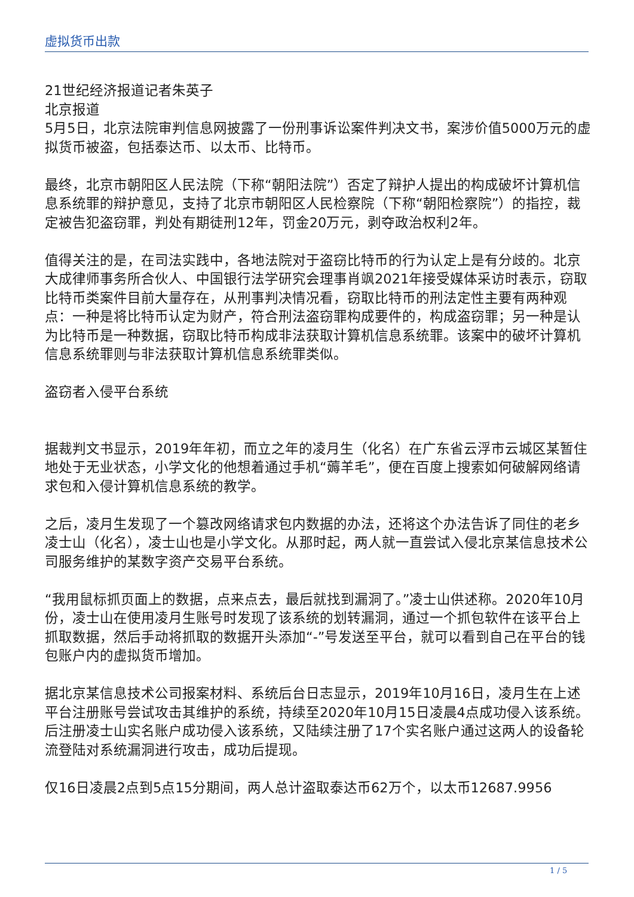虚拟货币出款
21世纪经济报道记者朱英子
北京报道
5月5日，北京法院审判信息网披露了一份刑事诉讼案件判决文书，案涉价值5000万元的虚拟货币被盗，包括泰达币、以太币、比特币。
最终，北京市朝阳区人民法院（下称“朝阳法院”）否定了辩护人提出的构成破坏计算机信息系统罪的辩护意见，支持了北京市朝阳区人民检察院（下称“朝阳检察院”）的指控，裁定被告犯盗窃罪，判处有期徒刑12年，罚金20万元，剥夺政治权利2年。
值得关注的是，在司法实践中，各地法院对于盗窃比特币的行为认定上是有分歧的。北京大成律师事务所合伙人、中国银行法学研究会理事肖飒2021年接受媒体采访时表示，窃取比特币类案件目前大量存在，从刑事判决情况看，窃取比特币的刑法定性主要有两种观点：一种是将比特币认定为财产，符合刑法盗窃罪构成要件的，构成盗窃罪；另一种是认为比特币是一种数据，窃取比特币构成非法获取计算机信息系统罪。该案中的破坏计算机信息系统罪则与非法获取计算机信息系统罪类似。
盗窃者入侵平台系统
据裁判文书显示，2019年年初，而立之年的凌月生（化名）在广东省云浮市云城区某暂住地处于无业状态，小学文化的他想着通过手机“薅羊毛”，便在百度上搜索如何破解网络请求包和入侵计算机信息系统的教学。
之后，凌月生发现了一个篡改网络请求包内数据的办法，还将这个办法告诉了同住的老乡凌士山（化名），凌士山也是小学文化。从那时起，两人就一直尝试入侵北京某信息技术公司服务维护的某数字资产交易平台系统。
“我用鼠标抓页面上的数据，点来点去，最后就找到漏洞了。”凌士山供述称。2020年10月份，凌士山在使用凌月生账号时发现了该系统的划转漏洞，通过一个抓包软件在该平台上抓取数据，然后手动将抓取的数据开头添加“-”号发送至平台，就可以看到自己在平台的钱包账户内的虚拟货币增加。
据北京某信息技术公司报案材料、系统后台日志显示，2019年10月16日，凌月生在上述平台注册账号尝试攻击其维护的系统，持续至2020年10月15日凌晨4点成功侵入该系统。后注册凌士山实名账户成功侵入该系统，又陆续注册了17个实名账户通过这两人的设备轮流登陆对系统漏洞进行攻击，成功后提现。
仅16日凌晨2点到5点15分期间，两人总计盗取泰达币62万个，以太币12687.9956
1 / 5